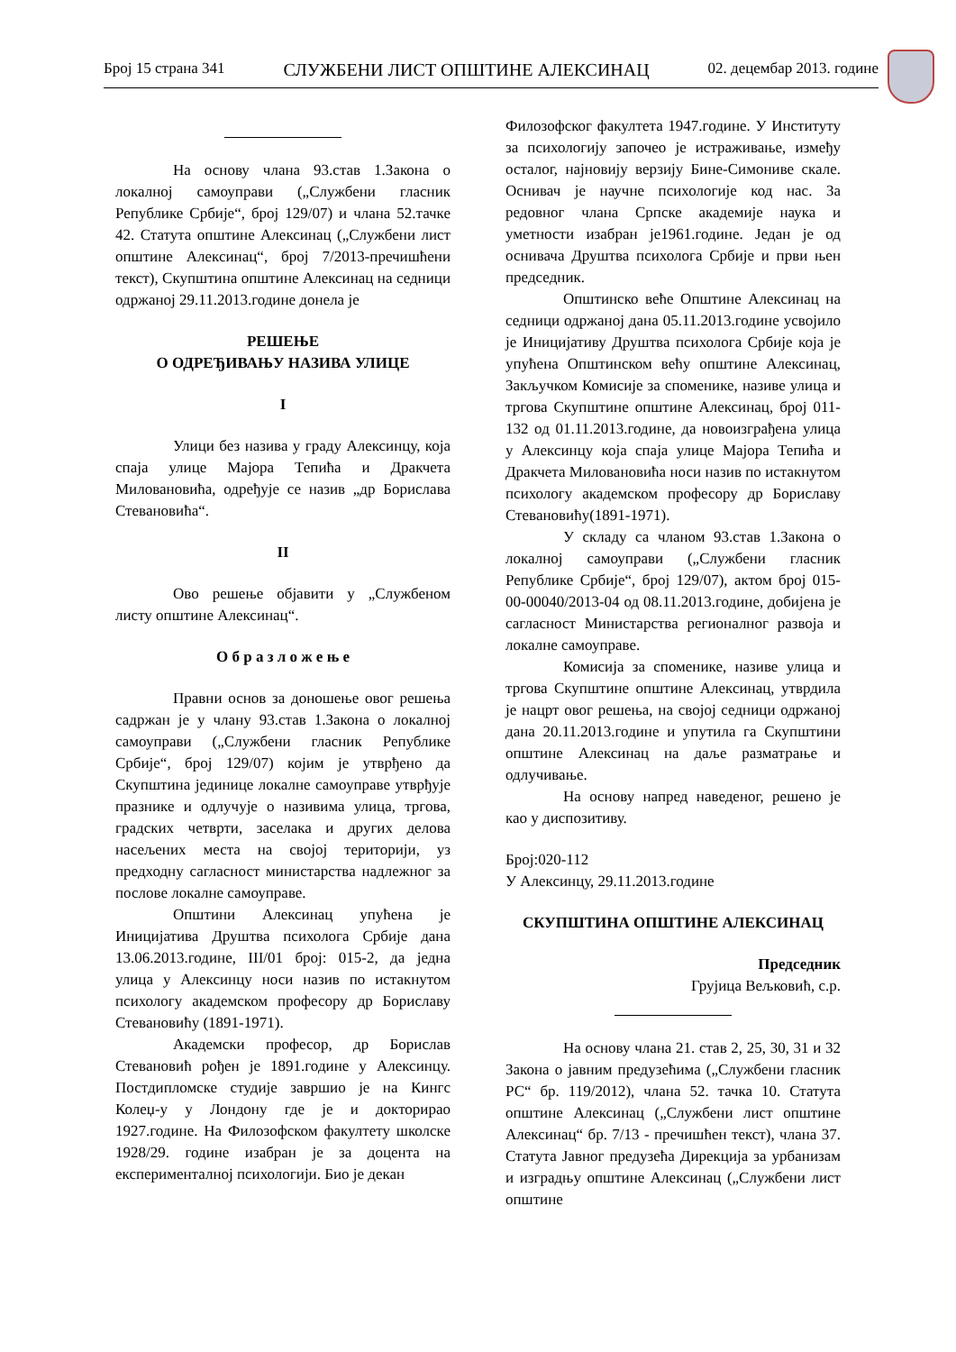Број 15 страна 341 СЛУЖБЕНИ ЛИСТ ОПШТИНЕ АЛЕКСИНАЦ 02. децембар 2013. године
На основу члана 93.став 1.Закона о локалној самоуправи („Службени гласник Републике Србије“, број 129/07) и члана 52.тачке 42. Статута општине Алексинац („Службени лист општине Алексинац“, број 7/2013-пречишћени текст), Скупштина општине Алексинац на седници одржаној 29.11.2013.године донела је
РЕШЕЊЕ
О ОДРЕЂИВАЊУ НАЗИВА УЛИЦЕ
I
Улици без назива у граду Алексинцу, која спаја улице Мајора Тепића и Дракчета Миловановића, одређује се назив „др Борислава Стевановића“.
II
Ово решење објавити у „Службеном листу општине Алексинац“.
О б р а з л о ж е њ е
Правни основ за доношење овог решења садржан је у члану 93.став 1.Закона о локалној самоуправи („Службени гласник Републике Србије“, број 129/07) којим је утврђено да Скупштина јединице локалне самоуправе утврђује празнике и одлучује о називима улица, тргова, градских четврти, заселака и других делова насељених места на својој територији, уз предходну сагласност министарства надлежног за послове локалне самоуправе.
Општини Алексинац упућена је Иницијатива Друштва психолога Србије дана 13.06.2013.године, III/01 број: 015-2, да једна улица у Алексинцу носи назив по истакнутом психологу академском професору др Бориславу Стевановићу (1891-1971).
Академски професор, др Борислав Стевановић рођен је 1891.године у Алексинцу. Постдипломске студије завршио је на Кингс Колеџ-у у Лондону где је и докторирао 1927.године. На Филозофском факултету школске 1928/29. године изабран је за доцента на експерименталној психологији. Био је декан
Филозофског факултета 1947.године. У Институту за психологију започео је истраживање, између осталог, најновију верзију Бине-Симониве скале. Оснивач је научне психологије код нас. За редовног члана Српске академије наука и уметности изабран је1961.године. Један је од оснивача Друштва психолога Србије и први њен председник.
Општинско веће Општине Алексинац на седници одржаној дана 05.11.2013.године усвојило је Иницијативу Друштва психолога Србије која је упућена Општинском већу општине Алексинац, Закључком Комисије за споменике, називе улица и тргова Скупштине општине Алексинац, број 011-132 од 01.11.2013.године, да новоизграђена улица у Алексинцу која спаја улице Мајора Тепића и Дракчета Миловановића носи назив по истакнутом психологу академском професору др Бориславу Стевановићу(1891-1971).
У складу са чланом 93.став 1.Закона о локалној самоуправи („Службени гласник Републике Србије“, број 129/07), актом број 015-00-00040/2013-04 од 08.11.2013.године, добијена је сагласност Министарства регионалног развоја и локалне самоуправе.
Комисија за споменике, називе улица и тргова Скупштине општине Алексинац, утврдила је нацрт овог решења, на својој седници одржаној дана 20.11.2013.године и упутила га Скупштини општине Алексинац на даље разматрање и одлучивање.
На основу напред наведеног, решено је као у диспозитиву.
Број:020-112
У Алексинцу, 29.11.2013.године
СКУПШТИНА ОПШТИНЕ АЛЕКСИНАЦ
Председник
Грујица Вељковић, с.р.
На основу члана 21. став 2, 25, 30, 31 и 32 Закона о јавним предузећима („Службени гласник РС“ бр. 119/2012), члана 52. тачка 10. Статута општине Алексинац („Службени лист општине Алексинац“ бр. 7/13 - пречишћен текст), члана 37. Статута Јавног предузећа Дирекција за урбанизам и изградњу општине Алексинац („Службени лист општине